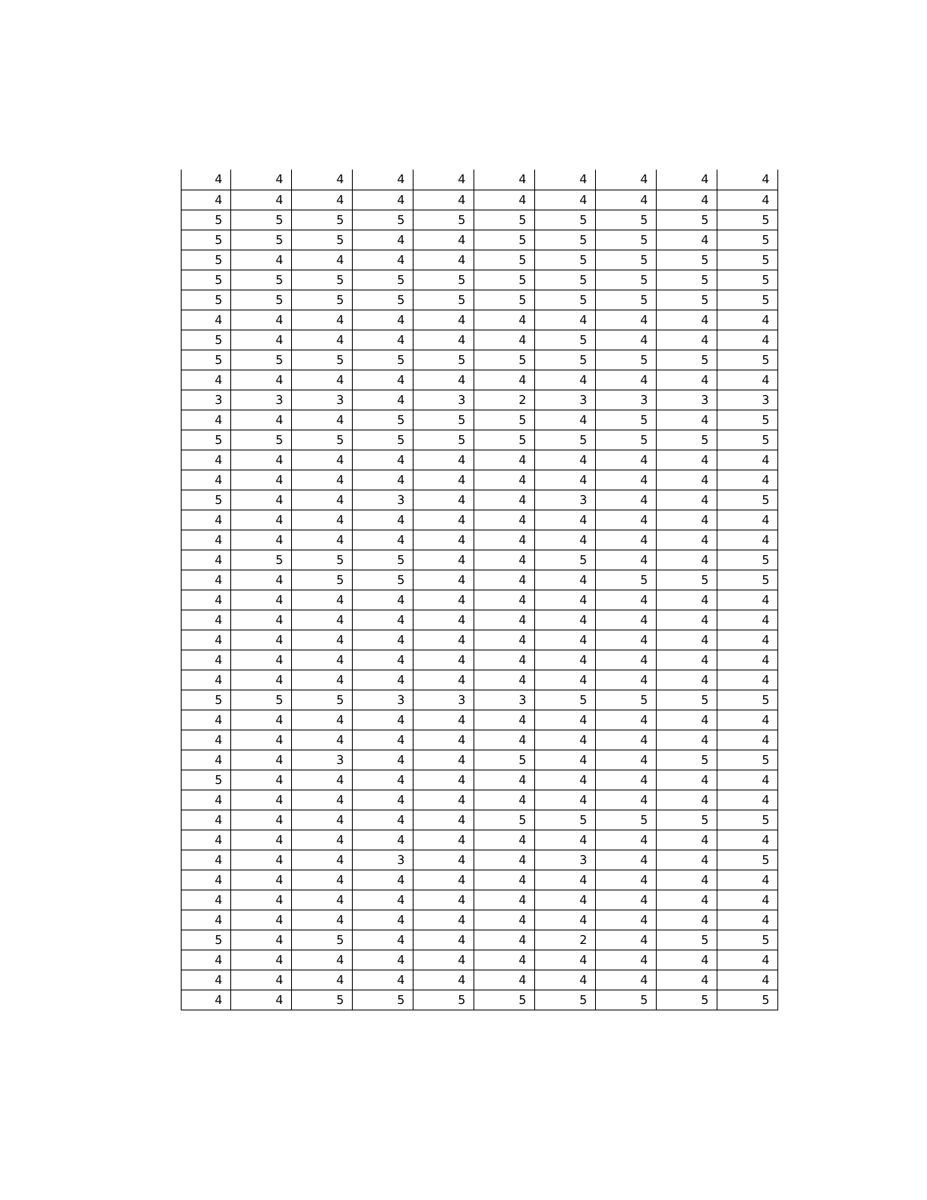| 4 | 4 | 4 | 4 | 4 | 4 | 4 | 4 | 4 | 4 |
| 4 | 4 | 4 | 4 | 4 | 4 | 4 | 4 | 4 | 4 |
| 5 | 5 | 5 | 5 | 5 | 5 | 5 | 5 | 5 | 5 |
| 5 | 5 | 5 | 4 | 4 | 5 | 5 | 5 | 4 | 5 |
| 5 | 4 | 4 | 4 | 4 | 5 | 5 | 5 | 5 | 5 |
| 5 | 5 | 5 | 5 | 5 | 5 | 5 | 5 | 5 | 5 |
| 5 | 5 | 5 | 5 | 5 | 5 | 5 | 5 | 5 | 5 |
| 4 | 4 | 4 | 4 | 4 | 4 | 4 | 4 | 4 | 4 |
| 5 | 4 | 4 | 4 | 4 | 4 | 5 | 4 | 4 | 4 |
| 5 | 5 | 5 | 5 | 5 | 5 | 5 | 5 | 5 | 5 |
| 4 | 4 | 4 | 4 | 4 | 4 | 4 | 4 | 4 | 4 |
| 3 | 3 | 3 | 4 | 3 | 2 | 3 | 3 | 3 | 3 |
| 4 | 4 | 4 | 5 | 5 | 5 | 4 | 5 | 4 | 5 |
| 5 | 5 | 5 | 5 | 5 | 5 | 5 | 5 | 5 | 5 |
| 4 | 4 | 4 | 4 | 4 | 4 | 4 | 4 | 4 | 4 |
| 4 | 4 | 4 | 4 | 4 | 4 | 4 | 4 | 4 | 4 |
| 5 | 4 | 4 | 3 | 4 | 4 | 3 | 4 | 4 | 5 |
| 4 | 4 | 4 | 4 | 4 | 4 | 4 | 4 | 4 | 4 |
| 4 | 4 | 4 | 4 | 4 | 4 | 4 | 4 | 4 | 4 |
| 4 | 5 | 5 | 5 | 4 | 4 | 5 | 4 | 4 | 5 |
| 4 | 4 | 5 | 5 | 4 | 4 | 4 | 5 | 5 | 5 |
| 4 | 4 | 4 | 4 | 4 | 4 | 4 | 4 | 4 | 4 |
| 4 | 4 | 4 | 4 | 4 | 4 | 4 | 4 | 4 | 4 |
| 4 | 4 | 4 | 4 | 4 | 4 | 4 | 4 | 4 | 4 |
| 4 | 4 | 4 | 4 | 4 | 4 | 4 | 4 | 4 | 4 |
| 4 | 4 | 4 | 4 | 4 | 4 | 4 | 4 | 4 | 4 |
| 5 | 5 | 5 | 3 | 3 | 3 | 5 | 5 | 5 | 5 |
| 4 | 4 | 4 | 4 | 4 | 4 | 4 | 4 | 4 | 4 |
| 4 | 4 | 4 | 4 | 4 | 4 | 4 | 4 | 4 | 4 |
| 4 | 4 | 3 | 4 | 4 | 5 | 4 | 4 | 5 | 5 |
| 5 | 4 | 4 | 4 | 4 | 4 | 4 | 4 | 4 | 4 |
| 4 | 4 | 4 | 4 | 4 | 4 | 4 | 4 | 4 | 4 |
| 4 | 4 | 4 | 4 | 4 | 5 | 5 | 5 | 5 | 5 |
| 4 | 4 | 4 | 4 | 4 | 4 | 4 | 4 | 4 | 4 |
| 4 | 4 | 4 | 3 | 4 | 4 | 3 | 4 | 4 | 5 |
| 4 | 4 | 4 | 4 | 4 | 4 | 4 | 4 | 4 | 4 |
| 4 | 4 | 4 | 4 | 4 | 4 | 4 | 4 | 4 | 4 |
| 4 | 4 | 4 | 4 | 4 | 4 | 4 | 4 | 4 | 4 |
| 5 | 4 | 5 | 4 | 4 | 4 | 2 | 4 | 5 | 5 |
| 4 | 4 | 4 | 4 | 4 | 4 | 4 | 4 | 4 | 4 |
| 4 | 4 | 4 | 4 | 4 | 4 | 4 | 4 | 4 | 4 |
| 4 | 4 | 5 | 5 | 5 | 5 | 5 | 5 | 5 | 5 |